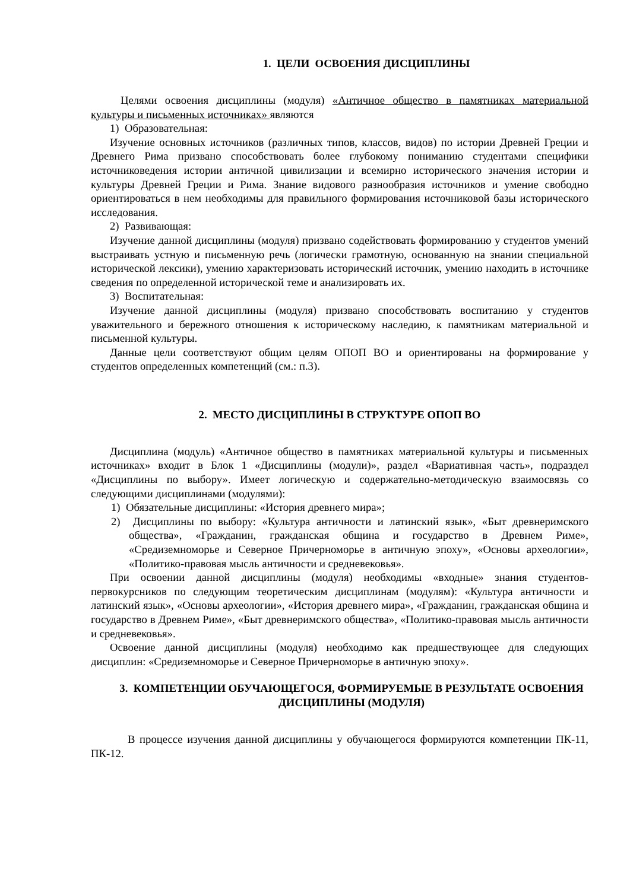1. ЦЕЛИ ОСВОЕНИЯ ДИСЦИПЛИНЫ
Целями освоения дисциплины (модуля) «Античное общество в памятниках материальной культуры и письменных источниках» являются
1) Образовательная:
Изучение основных источников (различных типов, классов, видов) по истории Древней Греции и Древнего Рима призвано способствовать более глубокому пониманию студентами специфики источниковедения истории античной цивилизации и всемирно исторического значения истории и культуры Древней Греции и Рима. Знание видового разнообразия источников и умение свободно ориентироваться в нем необходимы для правильного формирования источниковой базы исторического исследования.
2) Развивающая:
Изучение данной дисциплины (модуля) призвано содействовать формированию у студентов умений выстраивать устную и письменную речь (логически грамотную, основанную на знании специальной исторической лексики), умению характеризовать исторический источник, умению находить в источнике сведения по определенной исторической теме и анализировать их.
3) Воспитательная:
Изучение данной дисциплины (модуля) призвано способствовать воспитанию у студентов уважительного и бережного отношения к историческому наследию, к памятникам материальной и письменной культуры.
Данные цели соответствуют общим целям ОПОП ВО и ориентированы на формирование у студентов определенных компетенций (см.: п.3).
2. МЕСТО ДИСЦИПЛИНЫ В СТРУКТУРЕ ОПОП ВО
Дисциплина (модуль) «Античное общество в памятниках материальной культуры и письменных источниках» входит в Блок 1 «Дисциплины (модули)», раздел «Вариативная часть», подраздел «Дисциплины по выбору». Имеет логическую и содержательно-методическую взаимосвязь со следующими дисциплинами (модулями):
1) Обязательные дисциплины: «История древнего мира»;
2) Дисциплины по выбору: «Культура античности и латинский язык», «Быт древнеримского общества», «Гражданин, гражданская община и государство в Древнем Риме», «Средиземноморье и Северное Причерноморье в античную эпоху», «Основы археологии», «Политико-правовая мысль античности и средневековья».
При освоении данной дисциплины (модуля) необходимы «входные» знания студентов-первокурсников по следующим теоретическим дисциплинам (модулям): «Культура античности и латинский язык», «Основы археологии», «История древнего мира», «Гражданин, гражданская община и государство в Древнем Риме», «Быт древнеримского общества», «Политико-правовая мысль античности и средневековья».
Освоение данной дисциплины (модуля) необходимо как предшествующее для следующих дисциплин: «Средиземноморье и Северное Причерноморье в античную эпоху».
3. КОМПЕТЕНЦИИ ОБУЧАЮЩЕГОСЯ, ФОРМИРУЕМЫЕ В РЕЗУЛЬТАТЕ ОСВОЕНИЯ ДИСЦИПЛИНЫ (МОДУЛЯ)
В процессе изучения данной дисциплины у обучающегося формируются компетенции ПК-11, ПК-12.